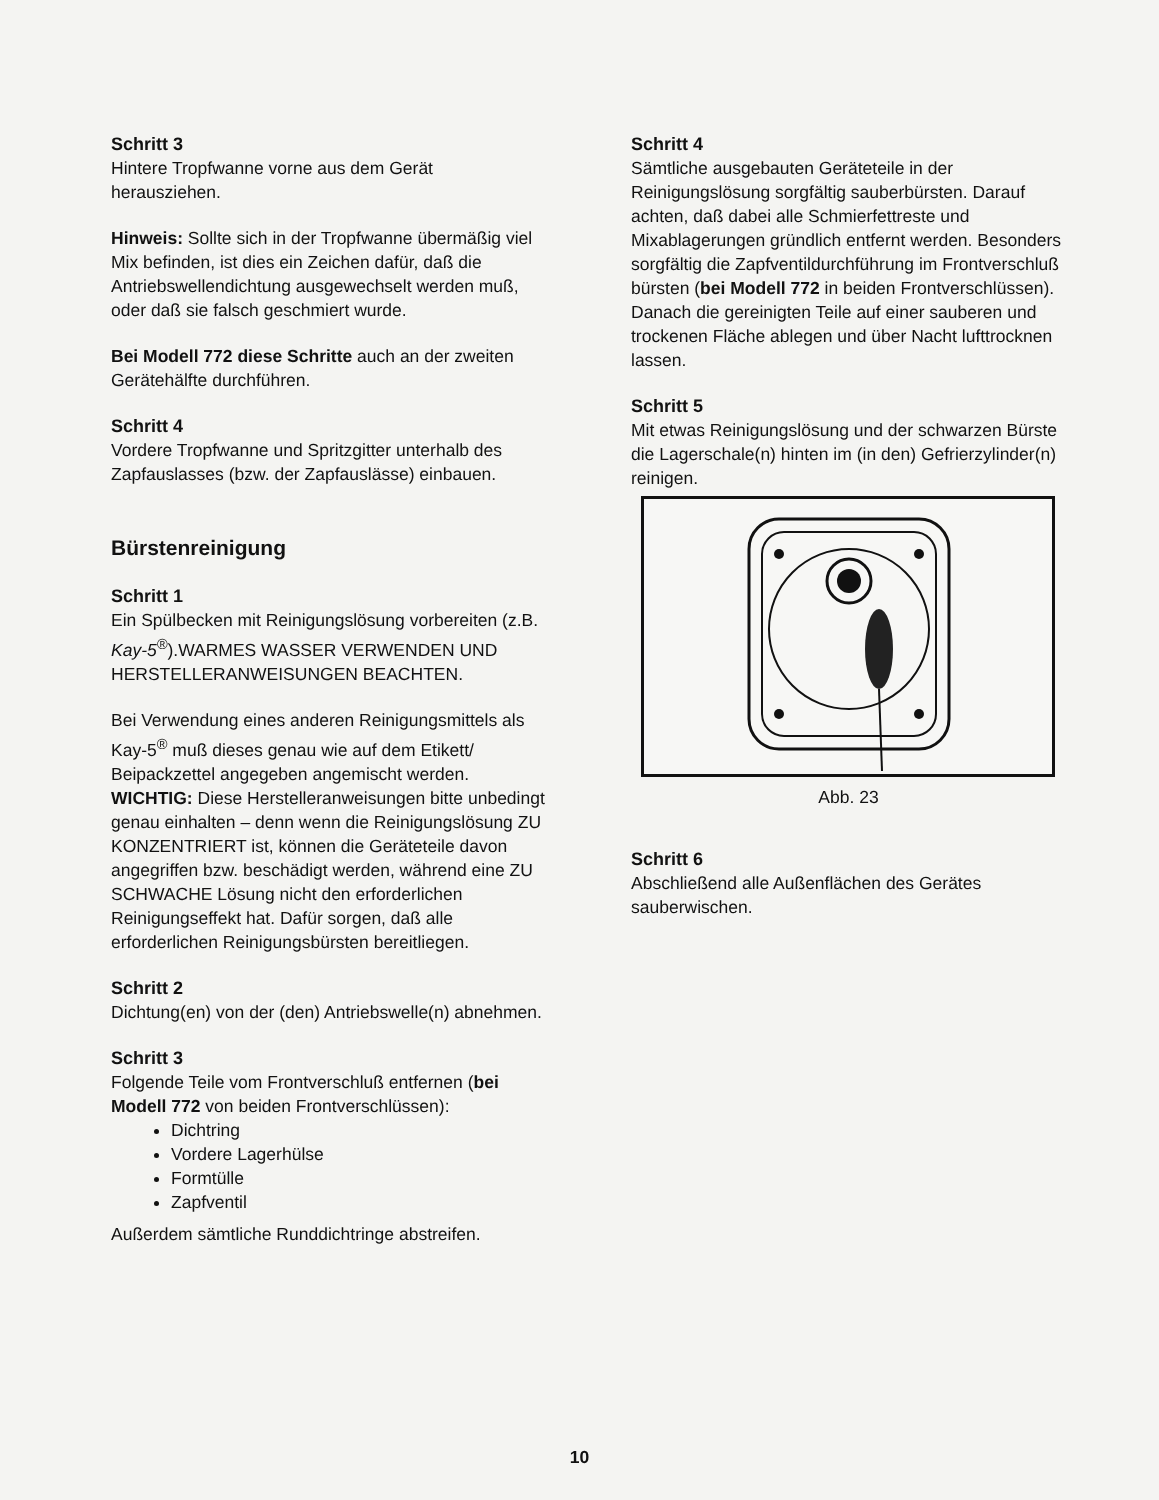Schritt 3
Hintere Tropfwanne vorne aus dem Gerät herausziehen.
Hinweis: Sollte sich in der Tropfwanne übermäßig viel Mix befinden, ist dies ein Zeichen dafür, daß die Antriebswellendichtung ausgewechselt werden muß, oder daß sie falsch geschmiert wurde.
Bei Modell 772 diese Schritte auch an der zweiten Gerätehälfte durchführen.
Schritt 4
Vordere Tropfwanne und Spritzgitter unterhalb des Zapfauslasses (bzw. der Zapfauslässe) einbauen.
Bürstenreinigung
Schritt 1
Ein Spülbecken mit Reinigungslösung vorbereiten (z.B. Kay-5<sup>®</sup>).WARMES WASSER VERWENDEN UND HERSTELLERANWEISUNGEN BEACHTEN.
Bei Verwendung eines anderen Reinigungsmittels als Kay-5<sup>®</sup> muß dieses genau wie auf dem Etikett/ Beipackzettel angegeben angemischt werden. WICHTIG: Diese Herstelleranweisungen bitte unbedingt genau einhalten – denn wenn die Reinigungslösung ZU KONZENTRIERT ist, können die Geräteteile davon angegriffen bzw. beschädigt werden, während eine ZU SCHWACHE Lösung nicht den erforderlichen Reinigungseffekt hat. Dafür sorgen, daß alle erforderlichen Reinigungsbürsten bereitliegen.
Schritt 2
Dichtung(en) von der (den) Antriebswelle(n) abnehmen.
Schritt 3
Folgende Teile vom Frontverschluß entfernen (bei Modell 772 von beiden Frontverschlüssen):
Dichtring
Vordere Lagerhülse
Formtülle
Zapfventil
Außerdem sämtliche Runddichtringe abstreifen.
Schritt 4
Sämtliche ausgebauten Geräteteile in der Reinigungslösung sorgfältig sauberbürsten. Darauf achten, daß dabei alle Schmierfettreste und Mixablagerungen gründlich entfernt werden. Besonders sorgfältig die Zapfventildurchführung im Frontverschluß bürsten (bei Modell 772 in beiden Frontverschlüssen). Danach die gereinigten Teile auf einer sauberen und trockenen Fläche ablegen und über Nacht lufttrocknen lassen.
Schritt 5
Mit etwas Reinigungslösung und der schwarzen Bürste die Lagerschale(n) hinten im (in den) Gefrierzylinder(n) reinigen.
Abb. 23
Schritt 6
Abschließend alle Außenflächen des Gerätes sauberwischen.
10